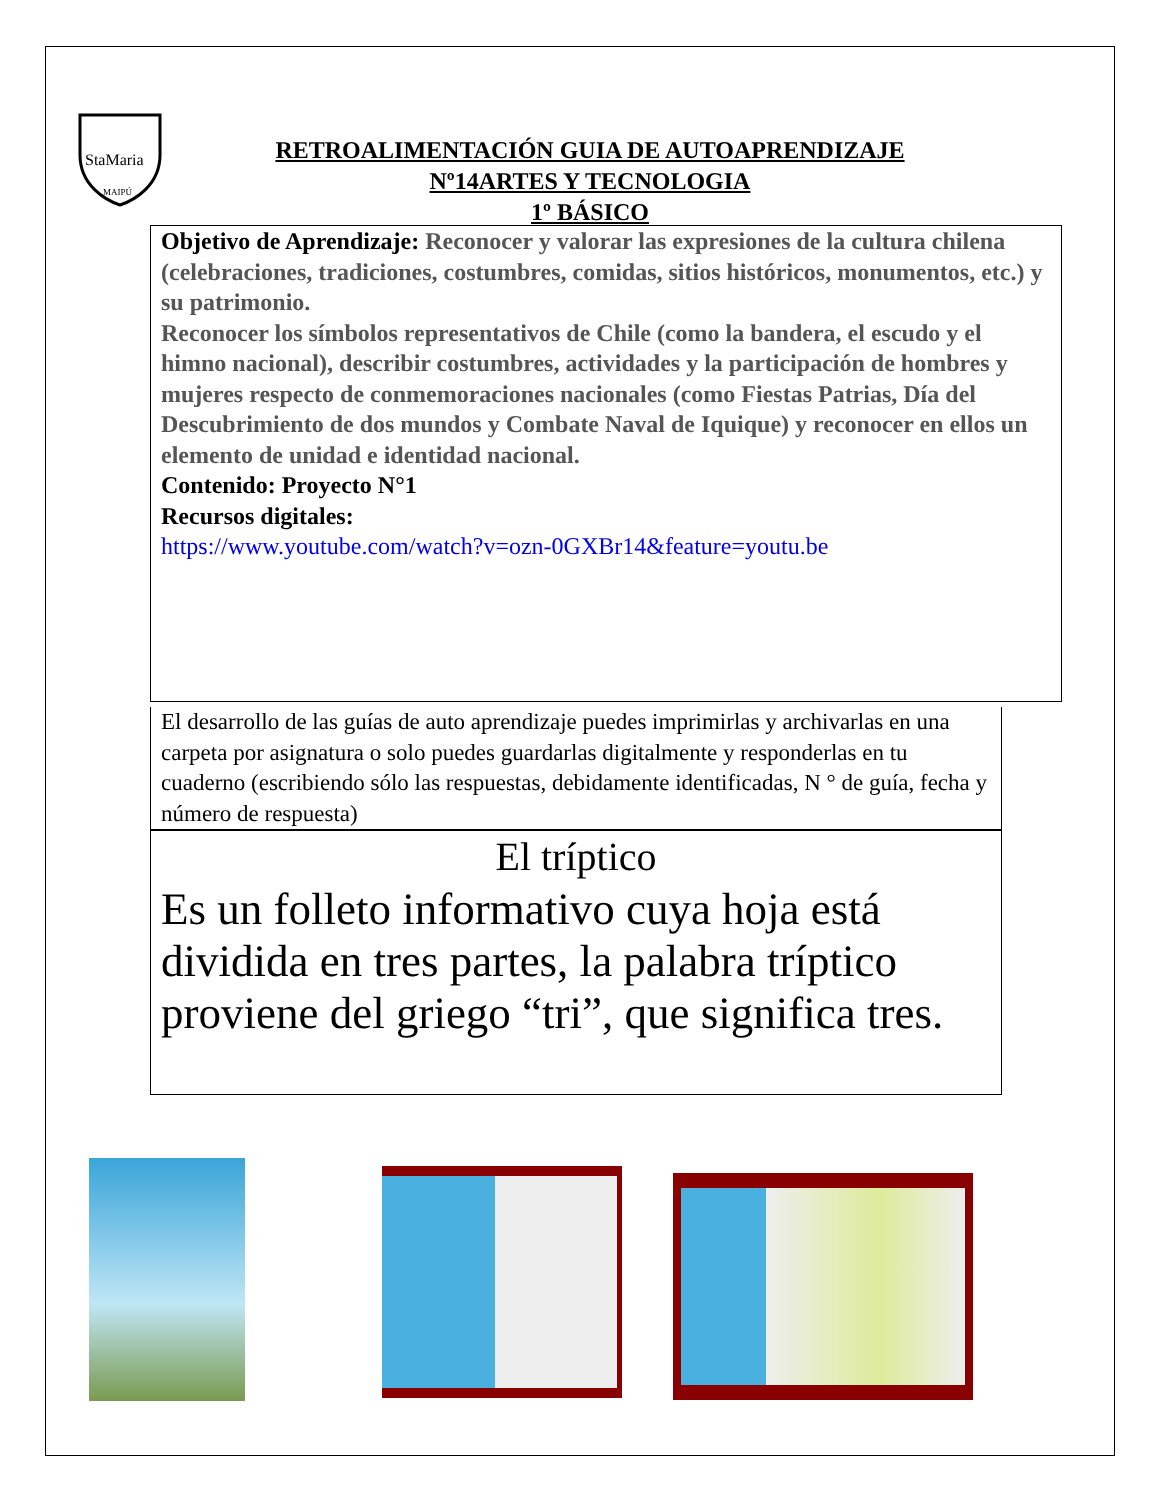StaMaria
MAIPÚ
RETROALIMENTACIÓN GUIA DE AUTOAPRENDIZAJE
Nº14ARTES Y TECNOLOGIA
1º BÁSICO
Objetivo de Aprendizaje: Reconocer y valorar las expresiones de la cultura chilena (celebraciones, tradiciones, costumbres, comidas, sitios históricos, monumentos, etc.) y su patrimonio.
Reconocer los símbolos representativos de Chile (como la bandera, el escudo y el himno nacional), describir costumbres, actividades y la participación de hombres y mujeres respecto de conmemoraciones nacionales (como Fiestas Patrias, Día del Descubrimiento de dos mundos y Combate Naval de Iquique) y reconocer en ellos un elemento de unidad e identidad nacional.
Contenido: Proyecto N°1
Recursos digitales:
https://www.youtube.com/watch?v=ozn-0GXBr14&feature=youtu.be
El desarrollo de las guías de auto aprendizaje puedes imprimirlas y archivarlas en una carpeta por asignatura o solo puedes guardarlas digitalmente y responderlas en tu cuaderno (escribiendo sólo las respuestas, debidamente identificadas, N ° de guía, fecha y número de respuesta)
El tríptico
Es un folleto informativo cuya hoja está dividida en tres partes, la palabra tríptico proviene del griego “tri”, que significa tres.